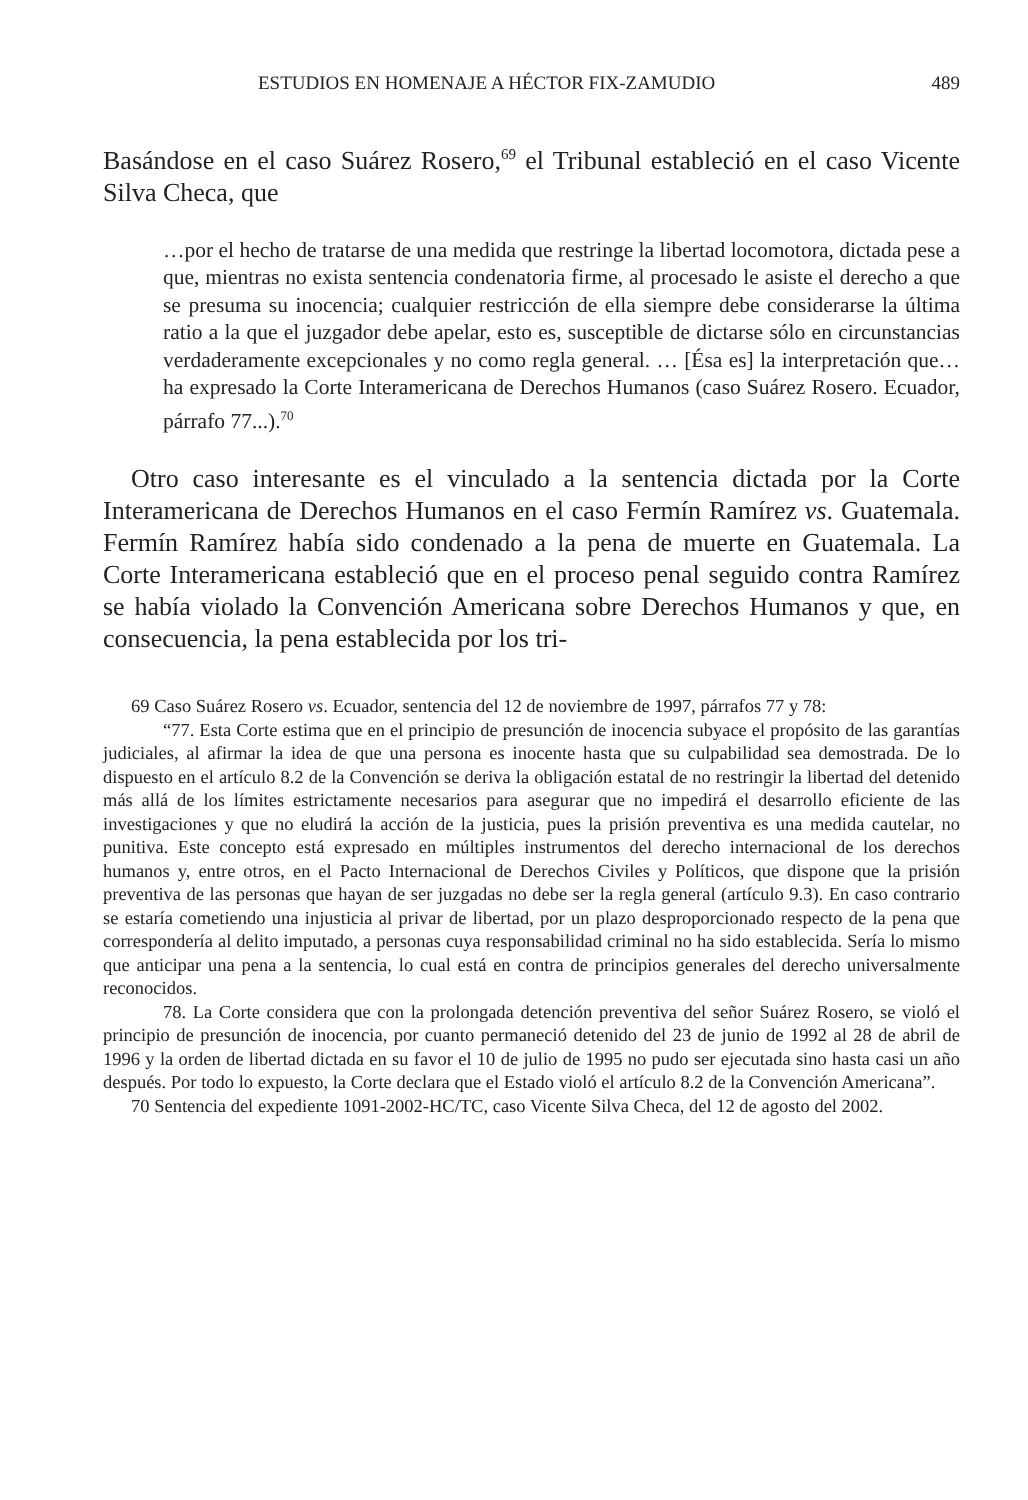ESTUDIOS EN HOMENAJE A HÉCTOR FIX-ZAMUDIO 489
Basándose en el caso Suárez Rosero,<sup>69</sup> el Tribunal estableció en el caso Vicente Silva Checa, que
…por el hecho de tratarse de una medida que restringe la libertad locomotora, dictada pese a que, mientras no exista sentencia condenatoria firme, al procesado le asiste el derecho a que se presuma su inocencia; cualquier restricción de ella siempre debe considerarse la última ratio a la que el juzgador debe apelar, esto es, susceptible de dictarse sólo en circunstancias verdaderamente excepcionales y no como regla general. … [Ésa es] la interpretación que… ha expresado la Corte Interamericana de Derechos Humanos (caso Suárez Rosero. Ecuador, párrafo 77...).<sup>70</sup>
Otro caso interesante es el vinculado a la sentencia dictada por la Corte Interamericana de Derechos Humanos en el caso Fermín Ramírez vs. Guatemala. Fermín Ramírez había sido condenado a la pena de muerte en Guatemala. La Corte Interamericana estableció que en el proceso penal seguido contra Ramírez se había violado la Convención Americana sobre Derechos Humanos y que, en consecuencia, la pena establecida por los tri-
69 Caso Suárez Rosero vs. Ecuador, sentencia del 12 de noviembre de 1997, párrafos 77 y 78:
“77. Esta Corte estima que en el principio de presunción de inocencia subyace el propósito de las garantías judiciales, al afirmar la idea de que una persona es inocente hasta que su culpabilidad sea demostrada. De lo dispuesto en el artículo 8.2 de la Convención se deriva la obligación estatal de no restringir la libertad del detenido más allá de los límites estrictamente necesarios para asegurar que no impedirá el desarrollo eficiente de las investigaciones y que no eludirá la acción de la justicia, pues la prisión preventiva es una medida cautelar, no punitiva. Este concepto está expresado en múltiples instrumentos del derecho internacional de los derechos humanos y, entre otros, en el Pacto Internacional de Derechos Civiles y Políticos, que dispone que la prisión preventiva de las personas que hayan de ser juzgadas no debe ser la regla general (artículo 9.3). En caso contrario se estaría cometiendo una injusticia al privar de libertad, por un plazo desproporcionado respecto de la pena que correspondería al delito imputado, a personas cuya responsabilidad criminal no ha sido establecida. Sería lo mismo que anticipar una pena a la sentencia, lo cual está en contra de principios generales del derecho universalmente reconocidos.
78. La Corte considera que con la prolongada detención preventiva del señor Suárez Rosero, se violó el principio de presunción de inocencia, por cuanto permaneció detenido del 23 de junio de 1992 al 28 de abril de 1996 y la orden de libertad dictada en su favor el 10 de julio de 1995 no pudo ser ejecutada sino hasta casi un año después. Por todo lo expuesto, la Corte declara que el Estado violó el artículo 8.2 de la Convención Americana”.
70 Sentencia del expediente 1091-2002-HC/TC, caso Vicente Silva Checa, del 12 de agosto del 2002.